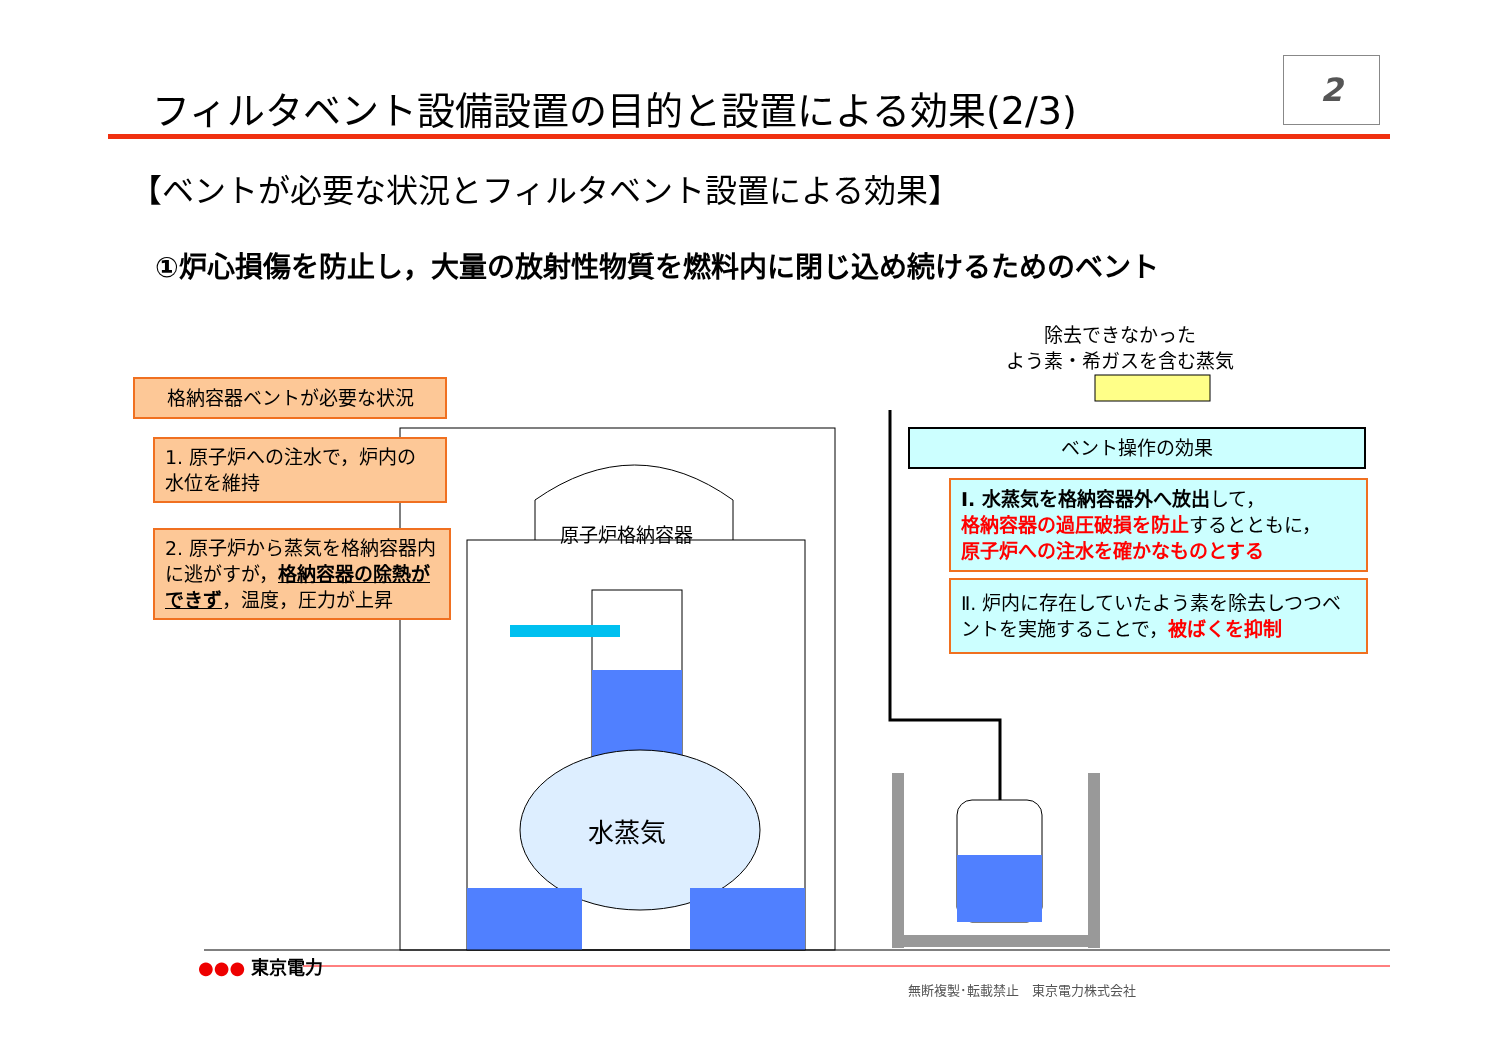フィルタベント設備設置の目的と設置による効果(2/3)
2
【ベントが必要な状況とフィルタベント設置による効果】
①炉心損傷を防止し，大量の放射性物質を燃料内に閉じ込め続けるためのベント
除去できなかった
よう素・希ガスを含む蒸気
格納容器ベントが必要な状況
1. 原子炉への注水で，炉内の水位を維持
2. 原子炉から蒸気を格納容器内に逃がすが，格納容器の除熱ができず，温度，圧力が上昇
原子炉格納容器
水蒸気
ベント操作の効果
Ⅰ. 水蒸気を格納容器外へ放出して，
格納容器の過圧破損を防止するとともに，
原子炉への注水を確かなものとする
Ⅱ. 炉内に存在していたよう素を除去しつつベントを実施することで，被ばくを抑制
●●● 東京電力
無断複製･転載禁止　東京電力株式会社